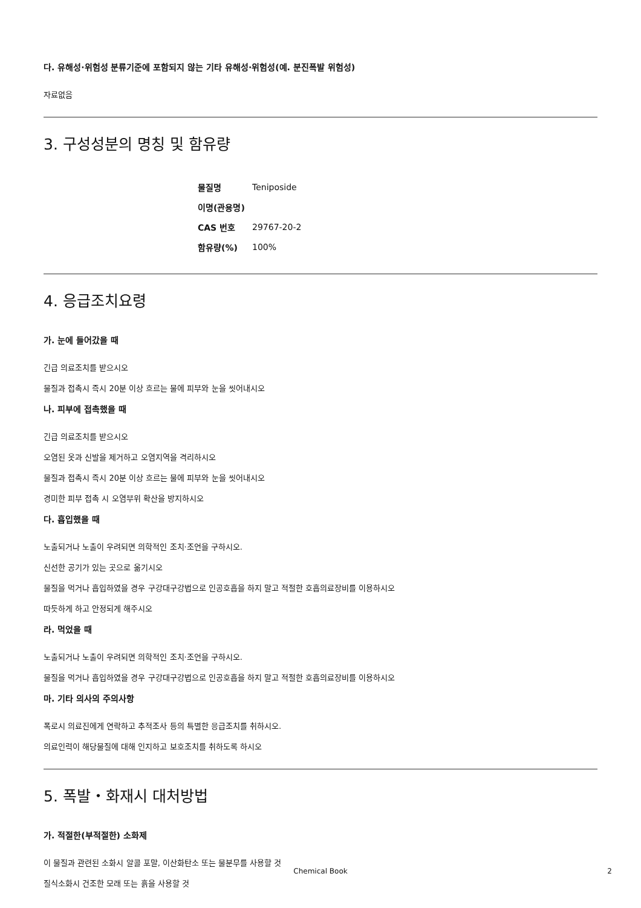다. 유해성·위험성 분류기준에 포함되지 않는 기타 유해성·위험성(예. 분진폭발 위험성)
자료없음
3. 구성성분의 명칭 및 함유량
| 물질명 | Teniposide |
| 이명(관용명) | |
| CAS 번호 | 29767-20-2 |
| 함유량(%) | 100% |
4. 응급조치요령
가. 눈에 들어갔을 때
긴급 의료조치를 받으시오
물질과 접촉시 즉시 20분 이상 흐르는 물에 피부와 눈을 씻어내시오
나. 피부에 접촉했을 때
긴급 의료조치를 받으시오
오염된 옷과 신발을 제거하고 오염지역을 격리하시오
물질과 접촉시 즉시 20분 이상 흐르는 물에 피부와 눈을 씻어내시오
경미한 피부 접촉 시 오염부위 확산을 방지하시오
다. 흡입했을 때
노출되거나 노출이 우려되면 의학적인 조치·조언을 구하시오.
신선한 공기가 있는 곳으로 옮기시오
물질을 먹거나 흡입하였을 경우 구강대구강법으로 인공호흡을 하지 말고 적절한 호흡의료장비를 이용하시오
따듯하게 하고 안정되게 해주시오
라. 먹었을 때
노출되거나 노출이 우려되면 의학적인 조치·조언을 구하시오.
물질을 먹거나 흡입하였을 경우 구강대구강법으로 인공호흡을 하지 말고 적절한 호흡의료장비를 이용하시오
마. 기타 의사의 주의사항
폭로시 의료진에게 연락하고 추적조사 등의 특별한 응급조치를 취하시오.
의료인력이 해당물질에 대해 인지하고 보호조치를 취하도록 하시오
5. 폭발・화재시 대처방법
가. 적절한(부적절한) 소화제
이 물질과 관련된 소화시 알콜 포말, 이산화탄소 또는 물분무를 사용할 것
질식소화시 건조한 모래 또는 흙을 사용할 것
Chemical Book 2